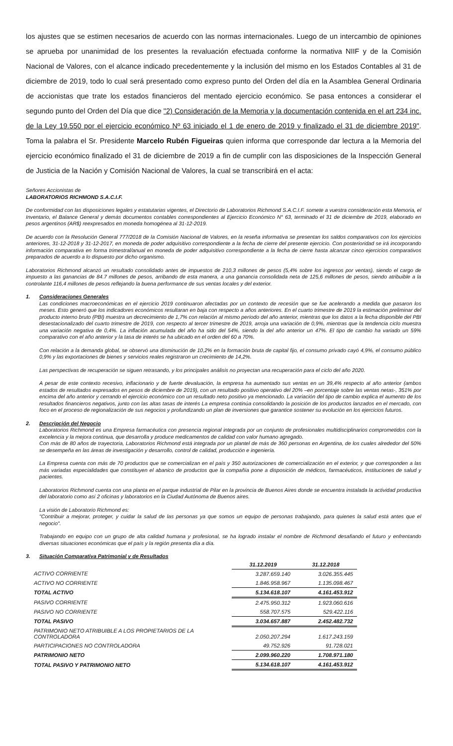los ajustes que se estimen necesarios de acuerdo con las normas internacionales. Luego de un intercambio de opiniones se aprueba por unanimidad de los presentes la revaluación efectuada conforme la normativa NIIF y de la Comisión Nacional de Valores, con el alcance indicado precedentemente y la inclusión del mismo en los Estados Contables al 31 de diciembre de 2019, todo lo cual será presentado como expreso punto del Orden del día en la Asamblea General Ordinaria de accionistas que trate los estados financieros del mentado ejercicio económico. Se pasa entonces a considerar el segundo punto del Orden del Día que dice "2) Consideración de la Memoria y la documentación contenida en el art 234 inc. de la Ley 19.550 por el ejercicio económico Nº 63 iniciado el 1 de enero de 2019 y finalizado el 31 de diciembre 2019". Toma la palabra el Sr. Presidente Marcelo Rubén Figueiras quien informa que corresponde dar lectura a la Memoria del ejercicio económico finalizado el 31 de diciembre de 2019 a fin de cumplir con las disposiciones de la Inspección General de Justicia de la Nación y Comisión Nacional de Valores, la cual se transcribirá en el acta:
Señores Accionistas de
LABORATORIOS RICHMOND S.A.C.I.F.
De conformidad con las disposiciones legales y estatutarias vigentes, el Directorio de Laboratorios Richmond S.A.C.I.F. somete a vuestra consideración esta Memoria, el Inventario, el Balance General y demás documentos contables correspondientes al Ejercicio Económico N° 63, terminado el 31 de diciembre de 2019, elaborado en pesos argentinos (AR$) reexpresados en moneda homogénea al 31-12-2019.
De acuerdo con la Resolución General 777/2018 de la Comisión Nacional de Valores, en la reseña informativa se presentan los saldos comparativos con los ejercicios anteriores, 31-12-2018 y 31-12-2017, en moneda de poder adquisitivo correspondiente a la fecha de cierre del presente ejercicio. Con posterioridad se irá incorporando información comparativa en forma trimestral/anual en moneda de poder adquisitivo correspondiente a la fecha de cierre hasta alcanzar cinco ejercicios comparativos preparados de acuerdo a lo dispuesto por dicho organismo.
Laboratorios Richmond alcanzó un resultado consolidado antes de impuestos de 210,3 millones de pesos (5,4% sobre los ingresos por ventas), siendo el cargo de impuesto a las ganancias de 84.7 millones de pesos, arribando de esta manera, a una ganancia consolidada neta de 125,6 millones de pesos, siendo atribuible a la controlante 116,4 millones de pesos reflejando la buena performance de sus ventas locales y del exterior.
1. Consideraciones Generales
Las condiciones macroeconómicas en el ejercicio 2019 continuaron afectadas por un contexto de recesión que se fue acelerando a medida que pasaron los meses. Esto generó que los indicadores económicos resultaran en baja con respecto a años anteriores. En el cuarto trimestre de 2019 la estimación preliminar del producto interno bruto (PBI) muestra un decrecimiento de 1,7% con relación al mismo período del año anterior, mientras que los datos a la fecha disponible del PBI desestacionalizado del cuarto trimestre de 2019, con respecto al tercer trimestre de 2019, arroja una variación de 0,9%, mientras que la tendencia ciclo muestra una variación negativa de 0,4%. La inflación acumulada del año ha sido del 54%, siendo la del año anterior un 47%. El tipo de cambio ha variado un 59% comparativo con el año anterior y la tasa de interés se ha ubicado en el orden del 60 a 70%.
Con relación a la demanda global, se observó una disminución de 10,2% en la formación bruta de capital fijo, el consumo privado cayó 4,9%, el consumo público 0,9% y las exportaciones de bienes y servicios reales registraron un crecimiento de 14,2%.
Las perspectivas de recuperación se siguen retrasando, y los principales análisis no proyectan una recuperación para el ciclo del año 2020.
A pesar de este contexto recesivo, inflacionario y de fuerte devaluación, la empresa ha aumentado sus ventas en un 39,4% respecto al año anterior (ambos estados de resultados expresados en pesos de diciembre de 2019), con un resultado positivo operativo del 20% –en porcentaje sobre las ventas netas-, 351% por encima del año anterior y cerrando el ejercicio económico con un resultado neto positivo ya mencionado. La variación del tipo de cambio explica el aumento de los resultados financieros negativos, junto con las altas tasas de interés La empresa continúa consolidando la posición de los productos lanzados en el mercado, con foco en el proceso de regionalización de sus negocios y profundizando un plan de inversiones que garantice sostener su evolución en los ejercicios futuros.
2. Descripción del Negocio
Laboratorios Richmond es una Empresa farmacéutica con presencia regional integrada por un conjunto de profesionales multidisciplinarios comprometidos con la excelencia y la mejora continua, que desarrolla y produce medicamentos de calidad con valor humano agregado.
Con más de 80 años de trayectoria, Laboratorios Richmond está integrada por un plantel de más de 360 personas en Argentina, de los cuales alrededor del 50% se desempeña en las áreas de investigación y desarrollo, control de calidad, producción e ingeniería.
La Empresa cuenta con más de 70 productos que se comercializan en el país y 350 autorizaciones de comercialización en el exterior, y que corresponden a las más variadas especialidades que constituyen el abanico de productos que la compañía pone a disposición de médicos, farmacéuticos, instituciones de salud y pacientes.
Laboratorios Richmond cuenta con una planta en el parque industrial de Pilar en la provincia de Buenos Aires donde se encuentra instalada la actividad productiva del laboratorio como así 2 oficinas y laboratorios en la Ciudad Autónoma de Buenos aires.
La visión de Laboratorio Richmond es:
"Contribuir a mejorar, proteger, y cuidar la salud de las personas ya que somos un equipo de personas trabajando, para quienes la salud está antes que el negocio".
Trabajando en equipo con un grupo de alta calidad humana y profesional, se ha logrado instalar el nombre de Richmond desafiando el futuro y enfrentando diversas situaciones económicas que el país y la región presenta día a día.
3. Situación Comparativa Patrimonial y de Resultados
| | 31.12.2019 | 31.12.2018 |
| ACTIVO CORRIENTE | 3.287.659.140 | 3.026.355.445 |
| ACTIVO NO CORRIENTE | 1.846.958.967 | 1.135.098.467 |
| TOTAL ACTIVO | 5.134.618.107 | 4.161.453.912 |
| PASIVO CORRIENTE | 2.475.950.312 | 1.923.060.616 |
| PASIVO NO CORRIENTE | 558.707.575 | 529.422.116 |
| TOTAL PASIVO | 3.034.657.887 | 2.452.482.732 |
| PATRIMONIO NETO ATRIBUIBLE A LOS PROPIETARIOS DE LA CONTROLADORA | 2.050.207.294 | 1.617.243.159 |
| PARTICIPACIONES NO CONTROLADORA | 49.752.926 | 91.728.021 |
| PATRIMONIO NETO | 2.099.960.220 | 1.708.971.180 |
| TOTAL PASIVO Y PATRIMONIO NETO | 5.134.618.107 | 4.161.453.912 |